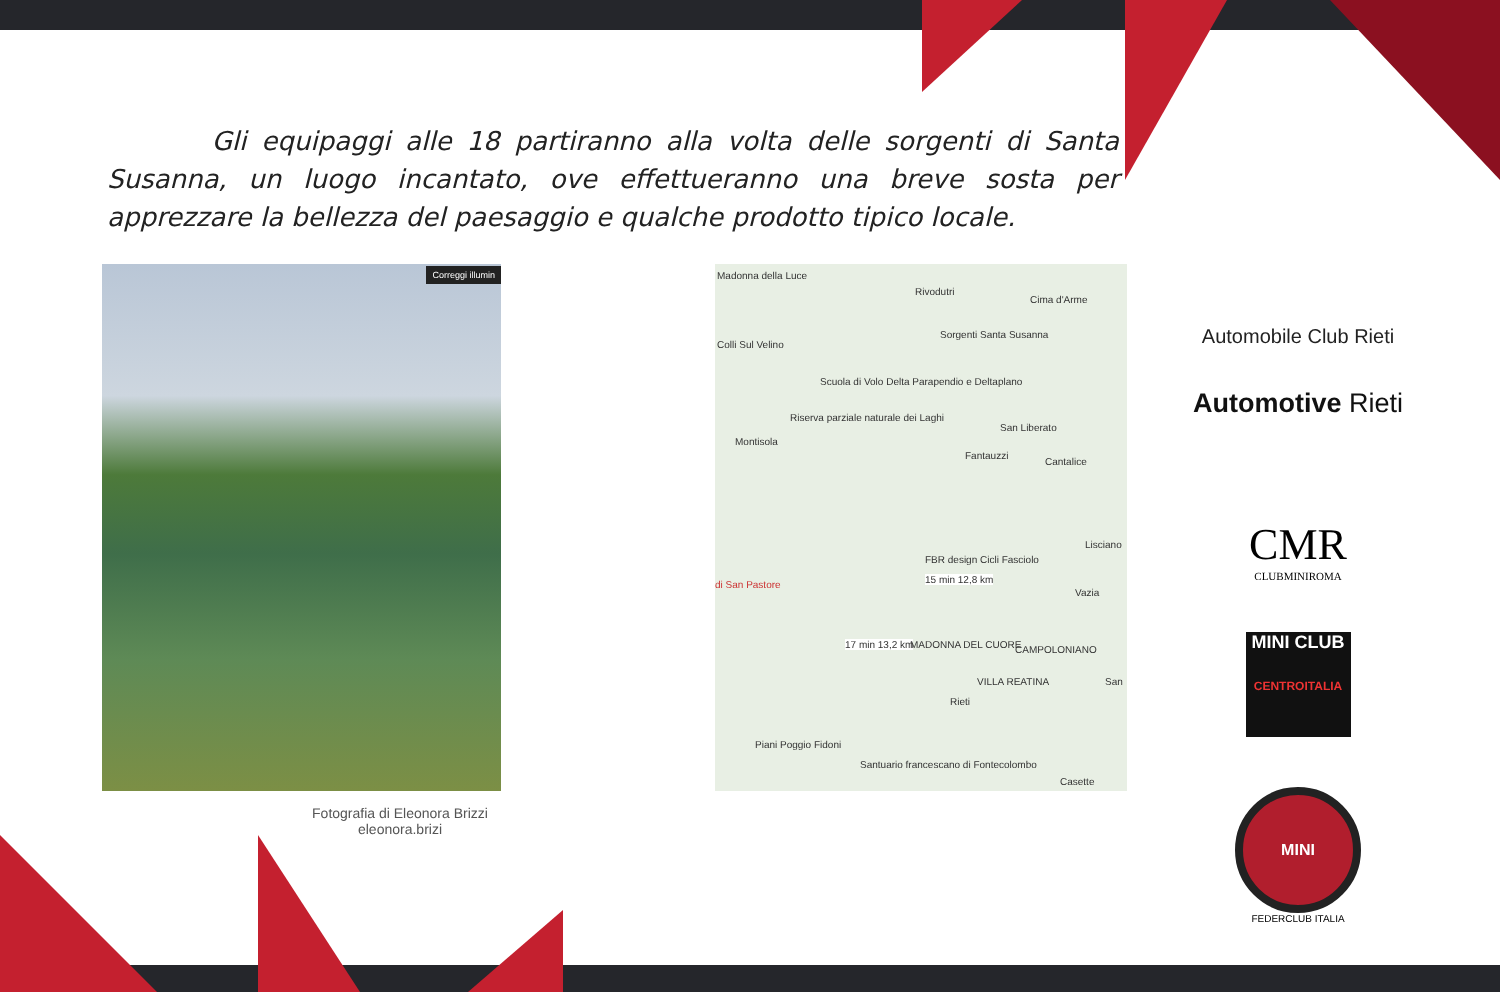Gli equipaggi alle 18 partiranno alla volta delle sorgenti di Santa Susanna, un luogo incantato, ove effettueranno una breve sosta per apprezzare la bellezza del paesaggio e qualche prodotto tipico locale.
Correggi illumin
Fotografia di Eleonora Brizzi
eleonora.brizi
Madonna della Luce
Rivodutri
Cima d'Arme
Colli Sul Velino
Sorgenti Santa Susanna
Scuola di Volo Delta Parapendio e Deltaplano
Riserva parziale naturale dei Laghi
San Liberato
Montisola
Fantauzzi
Cantalice
Lisciano
FBR design Cicli Fasciolo
15 min 12,8 km di San Pastore
Vazia
17 min 13,2 km MADONNA DEL CUORE CAMPOLONIANO
VILLA REATINA San
Rieti
Piani Poggio Fidoni
Santuario francescano di Fontecolombo
Casette
Automobile Club Rieti
Automotive Rieti
CMR
CLUBMINIROMA
MINI CLUB
CENTROITALIA
MINI
FEDERCLUB ITALIA